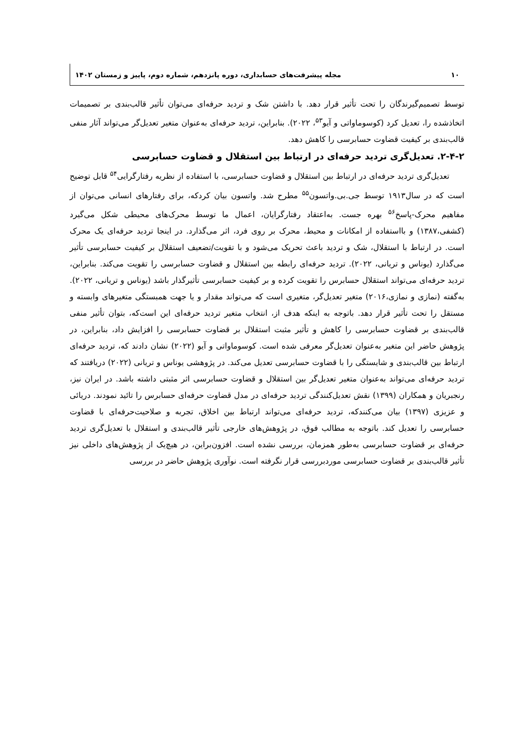۱۰ مجله پیشرفت‌های حسابداری، دوره پانزدهم، شماره دوم، پاییز و زمستان ۱۴۰۲
توسط تصمیم‌گیرندگان را تحت تأثیر قرار دهد. با داشتن شک و تردید حرفه‌ای می‌توان تأثیر قالب‌بندی بر تصمیمات اتخاذشده را، تعدیل کرد (کوسوماواتی و آیو<sup>۵۳</sup>، ۲۰۲۲). بنابراین، تردید حرفه‌ای به‌عنوان متغیر تعدیل‌گر می‌تواند آثار منفی قالب‌بندی بر کیفیت قضاوت حسابرسی را کاهش دهد.
۲-۴-۲. تعدیل‌گری تردید حرفه‌ای در ارتباط بین استقلال و قضاوت حسابرسی
تعدیل‌گری تردید حرفه‌ای در ارتباط بین استقلال و قضاوت حسابرسی، با استفاده از نظریه رفتارگرایی<sup>۵۴</sup> قابل توضیح است که در سال۱۹۱۳ توسط جی.بی.واتسون<sup>۵۵</sup> مطرح شد. واتسون بیان کردکه، برای رفتارهای انسانی می‌توان از مفاهیم محرک-پاسخ<sup>۵۶</sup> بهره جست. به‌اعتقاد رفتارگرایان، اعمال ما توسط محرک‌های محیطی شکل می‌گیرد (کشفی،۱۳۸۷) و بااستفاده از امکانات و محیط، محرک بر روی فرد، اثر می‌گذارد. در اینجا تردید حرفه‌ای یک محرک است. در ارتباط با استقلال، شک و تردید باعث تحریک می‌شود و با تقویت/تضعیف استقلال بر کیفیت حسابرسی تأثیر می‌گذارد (یوناس و تریانی، ۲۰۲۲). تردید حرفه‌ای رابطه بین استقلال و قضاوت حسابرسی را تقویت می‌کند. بنابراین، تردید حرفه‌ای می‌تواند استقلال حسابرس را تقویت کرده و بر کیفیت حسابرسی تأثیرگذار باشد (یوناس و تریانی، ۲۰۲۲). به‌گفته (نمازی و نمازی،۲۰۱۶) متغیر تعدیل‌گر، متغیری است که می‌تواند مقدار و یا جهت همبستگی متغیرهای وابسته و مستقل را تحت تأثیر قرار دهد. باتوجه به اینکه هدف از، انتخاب متغیر تردید حرفه‌ای این است‌که، بتوان تأثیر منفی قالب‌بندی بر قضاوت حسابرسی را کاهش و تأثیر مثبت استقلال بر قضاوت حسابرسی را افزایش داد، بنابراین، در پژوهش حاضر این متغیر به‌عنوان تعدیل‌گر معرفی شده است. کوسوماواتی و آیو (۲۰۲۲) نشان دادند که، تردید حرفه‌ای ارتباط بین قالب‌بندی و شایستگی را با قضاوت حسابرسی تعدیل می‌کند. در پژوهشی یوناس و تریانی (۲۰۲۲) دریافتند که تردید حرفه‌ای می‌تواند به‌عنوان متغیر تعدیل‌گر بین استقلال و قضاوت حسابرسی اثر مثبتی داشته باشد. در ایران نیز، رنجبریان و همکاران (۱۳۹۹) نقش تعدیل‌کنندگی تردید حرفه‌ای در مدل قضاوت حرفه‌ای حسابرس را تائید نمودند. دریائی و عزیزی (۱۳۹۷) بیان می‌کنندکه، تردید حرفه‌ای می‌تواند ارتباط بین اخلاق، تجربه و صلاحیت‌حرفه‌ای با قضاوت حسابرسی را تعدیل کند. باتوجه به مطالب فوق، در پژوهش‌های خارجی تأثیر قالب‌بندی و استقلال با تعدیل‌گری تردید حرفه‌ای بر قضاوت حسابرسی به‌طور همزمان، بررسی نشده است. افزون‌براین، در هیچ‌یک از پژوهش‌های داخلی نیز تأثیر قالب‌بندی بر قضاوت حسابرسی موردبررسی قرار نگرفته است. نوآوری پژوهش حاضر در بررسی